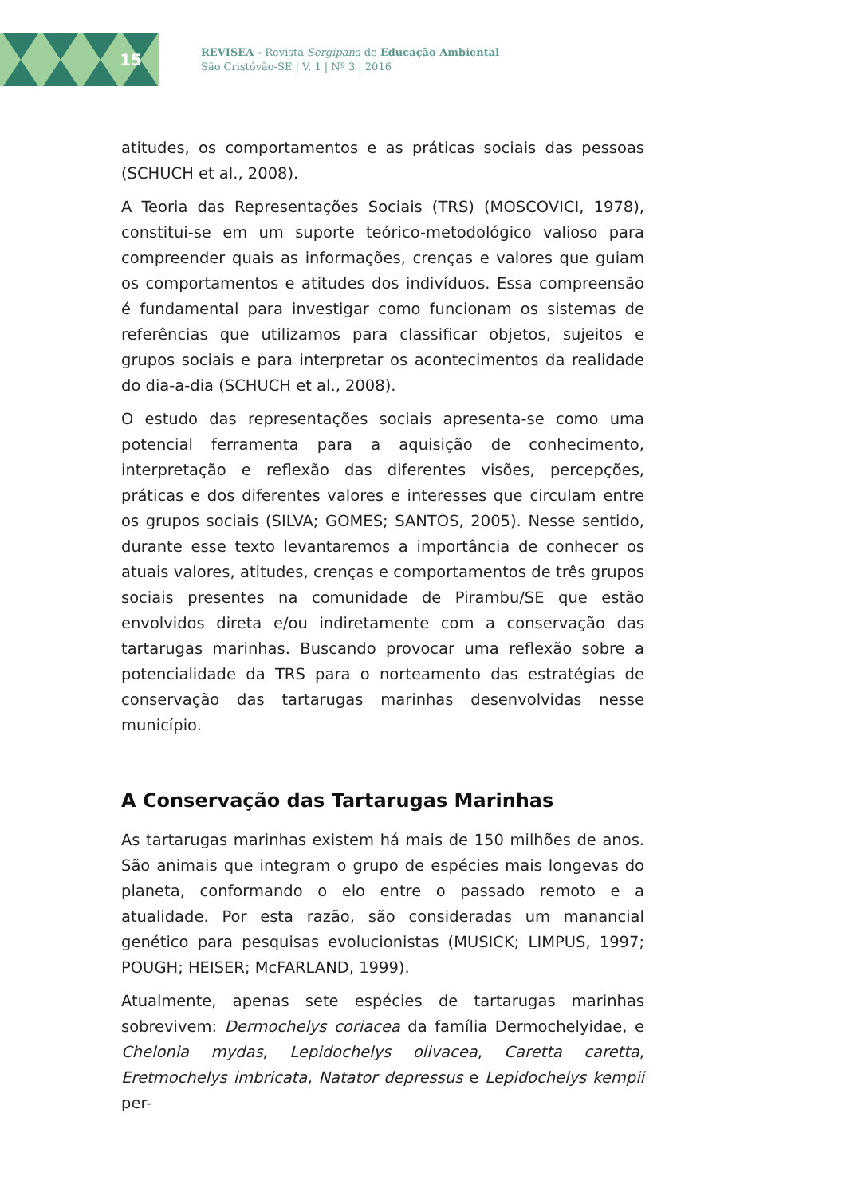15
REVISEA - Revista Sergipana de Educação Ambiental
São Cristóvão-SE | V. 1 | Nº 3 | 2016
atitudes, os comportamentos e as práticas sociais das pessoas (SCHUCH et al., 2008).
A Teoria das Representações Sociais (TRS) (MOSCOVICI, 1978), constitui-se em um suporte teórico-metodológico valioso para compreender quais as informações, crenças e valores que guiam os comportamentos e atitudes dos indivíduos. Essa compreensão é fundamental para investigar como funcionam os sistemas de referências que utilizamos para classificar objetos, sujeitos e grupos sociais e para interpretar os acontecimentos da realidade do dia-a-dia (SCHUCH et al., 2008).
O estudo das representações sociais apresenta-se como uma potencial ferramenta para a aquisição de conhecimento, interpretação e reflexão das diferentes visões, percepções, práticas e dos diferentes valores e interesses que circulam entre os grupos sociais (SILVA; GOMES; SANTOS, 2005). Nesse sentido, durante esse texto levantaremos a importância de conhecer os atuais valores, atitudes, crenças e comportamentos de três grupos sociais presentes na comunidade de Pirambu/SE que estão envolvidos direta e/ou indiretamente com a conservação das tartarugas marinhas. Buscando provocar uma reflexão sobre a potencialidade da TRS para o norteamento das estratégias de conservação das tartarugas marinhas desenvolvidas nesse município.
A Conservação das Tartarugas Marinhas
As tartarugas marinhas existem há mais de 150 milhões de anos. São animais que integram o grupo de espécies mais longevas do planeta, conformando o elo entre o passado remoto e a atualidade. Por esta razão, são consideradas um manancial genético para pesquisas evolucionistas (MUSICK; LIMPUS, 1997; POUGH; HEISER; McFARLAND, 1999).
Atualmente, apenas sete espécies de tartarugas marinhas sobrevivem: Dermochelys coriacea da família Dermochelyidae, e Chelonia mydas, Lepidochelys olivacea, Caretta caretta, Eretmochelys imbricata, Natator depressus e Lepidochelys kempii per-